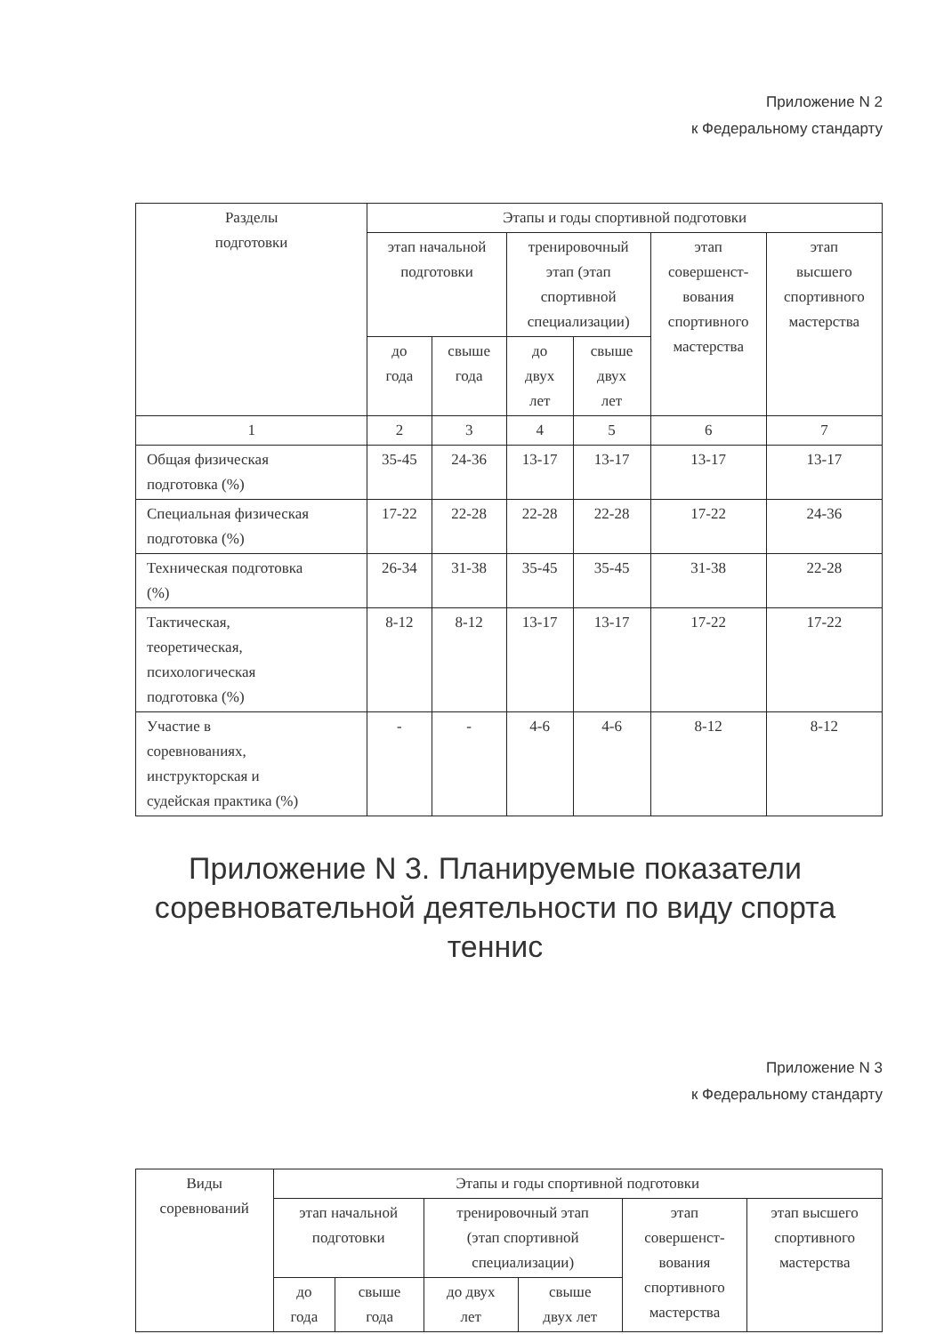Приложение N 2
к Федеральному стандарту
| Разделы подготовки | Этапы и годы спортивной подготовки | | | | | |
| --- | --- | --- | --- | --- | --- | --- |
| | этап начальной подготовки | | тренировочный этап (этап спортивной специализации) | | этап совершенст- вования спортивного мастерства | этап высшего спортивного мастерства |
| | до года | свыше года | до двух лет | свыше двух лет | | |
| 1 | 2 | 3 | 4 | 5 | 6 | 7 |
| Общая физическая подготовка (%) | 35-45 | 24-36 | 13-17 | 13-17 | 13-17 | 13-17 |
| Специальная физическая подготовка (%) | 17-22 | 22-28 | 22-28 | 22-28 | 17-22 | 24-36 |
| Техническая подготовка (%) | 26-34 | 31-38 | 35-45 | 35-45 | 31-38 | 22-28 |
| Тактическая, теоретическая, психологическая подготовка (%) | 8-12 | 8-12 | 13-17 | 13-17 | 17-22 | 17-22 |
| Участие в соревнованиях, инструкторская и судейская практика (%) | - | - | 4-6 | 4-6 | 8-12 | 8-12 |
Приложение N 3. Планируемые показатели соревновательной деятельности по виду спорта теннис
Приложение N 3
к Федеральному стандарту
| Виды соревнований | Этапы и годы спортивной подготовки | | | | | |
| --- | --- | --- | --- | --- | --- | --- |
| | этап начальной подготовки | | тренировочный этап (этап спортивной специализации) | | этап совершенст- вования спортивного мастерства | этап высшего спортивного мастерства |
| | до года | свыше года | до двух лет | свыше двух лет | | |